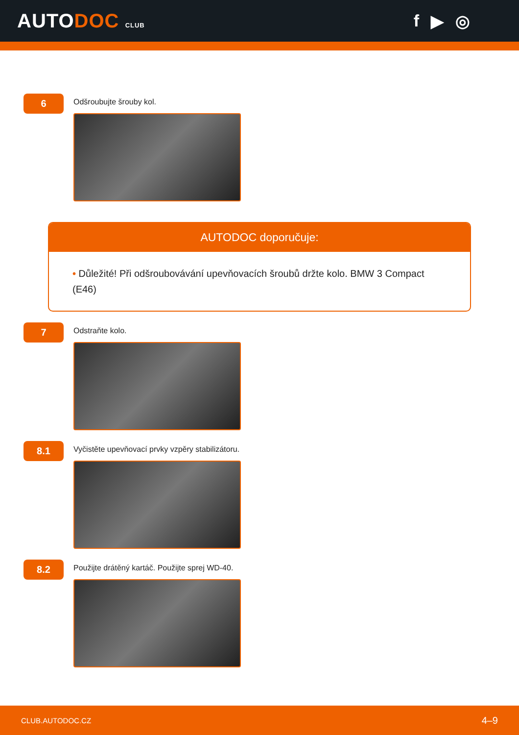AUTODOC CLUB
f ▶ ◎
6
Odšroubujte šrouby kol.
AUTODOC doporučuje:
• Důležité! Při odšroubovávání upevňovacích šroubů držte kolo. BMW 3 Compact (E46)
7
Odstraňte kolo.
8.1
Vyčistěte upevňovací prvky vzpěry stabilizátoru.
8.2
Použijte drátěný kartáč. Použijte sprej WD-40.
CLUB.AUTODOC.CZ 4–9